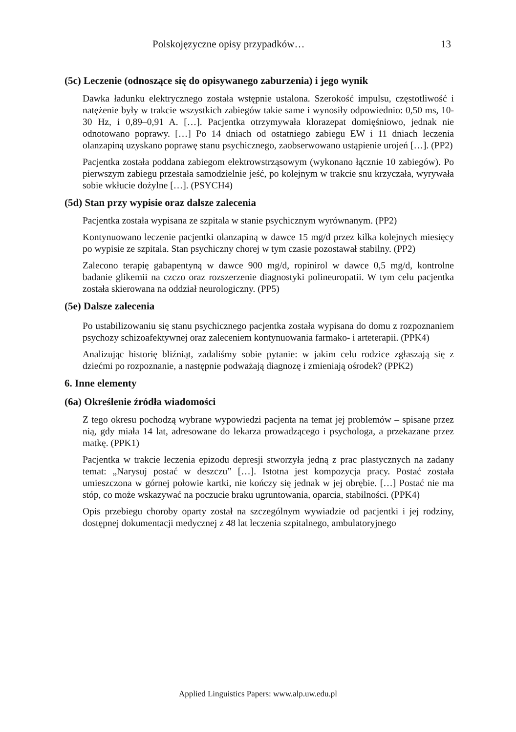Polskojęzyczne opisy przypadków… 13
(5c) Leczenie (odnoszące się do opisywanego zaburzenia) i jego wynik
Dawka ładunku elektrycznego została wstępnie ustalona. Szerokość impulsu, częstotliwość i natężenie były w trakcie wszystkich zabiegów takie same i wynosiły odpowiednio: 0,50 ms, 10-30 Hz, i 0,89–0,91 A. […]. Pacjentka otrzymywała klorazepat domięśniowo, jednak nie odnotowano poprawy. […] Po 14 dniach od ostatniego zabiegu EW i 11 dniach leczenia olanzapiną uzyskano poprawę stanu psychicznego, zaobserwowano ustąpienie urojeń […]. (PP2)
Pacjentka została poddana zabiegom elektrowstrząsowym (wykonano łącznie 10 zabiegów). Po pierwszym zabiegu przestała samodzielnie jeść, po kolejnym w trakcie snu krzyczała, wyrywała sobie wkłucie dożylne […]. (PSYCH4)
(5d) Stan przy wypisie oraz dalsze zalecenia
Pacjentka została wypisana ze szpitala w stanie psychicznym wyrównanym. (PP2)
Kontynuowano leczenie pacjentki olanzapiną w dawce 15 mg/d przez kilka kolejnych miesięcy po wypisie ze szpitala. Stan psychiczny chorej w tym czasie pozostawał stabilny. (PP2)
Zalecono terapię gabapentyną w dawce 900 mg/d, ropinirol w dawce 0,5 mg/d, kontrolne badanie glikemii na czczo oraz rozszerzenie diagnostyki polineuropatii. W tym celu pacjentka została skierowana na oddział neurologiczny. (PP5)
(5e) Dalsze zalecenia
Po ustabilizowaniu się stanu psychicznego pacjentka została wypisana do domu z rozpoznaniem psychozy schizoafektywnej oraz zaleceniem kontynuowania farmako- i arteterapii. (PPK4)
Analizując historię bliźniąt, zadaliśmy sobie pytanie: w jakim celu rodzice zgłaszają się z dziećmi po rozpoznanie, a następnie podważają diagnozę i zmieniają ośrodek? (PPK2)
6. Inne elementy
(6a) Określenie źródła wiadomości
Z tego okresu pochodzą wybrane wypowiedzi pacjenta na temat jej problemów – spisane przez nią, gdy miała 14 lat, adresowane do lekarza prowadzącego i psychologa, a przekazane przez matkę. (PPK1)
Pacjentka w trakcie leczenia epizodu depresji stworzyła jedną z prac plastycznych na zadany temat: „Narysuj postać w deszczu” […]. Istotna jest kompozycja pracy. Postać została umieszczona w górnej połowie kartki, nie kończy się jednak w jej obrębie. […] Postać nie ma stóp, co może wskazywać na poczucie braku ugruntowania, oparcia, stabilności. (PPK4)
Opis przebiegu choroby oparty został na szczególnym wywiadzie od pacjentki i jej rodziny, dostępnej dokumentacji medycznej z 48 lat leczenia szpitalnego, ambulatoryjnego
Applied Linguistics Papers: www.alp.uw.edu.pl